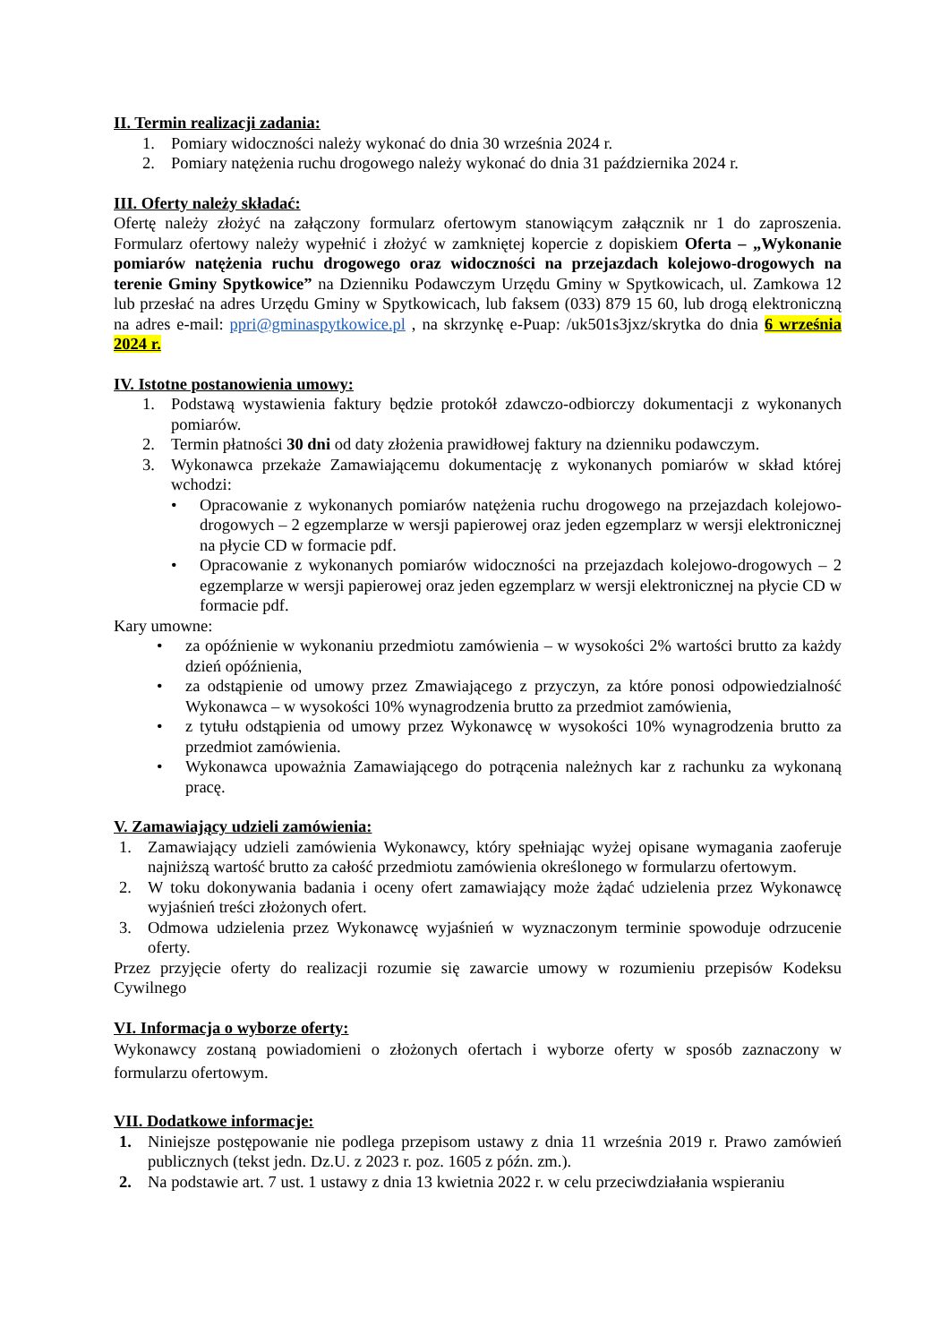II. Termin realizacji zadania:
1. Pomiary widoczności należy wykonać do dnia 30 września 2024 r.
2. Pomiary natężenia ruchu drogowego należy wykonać do dnia 31 października 2024 r.
III. Oferty należy składać:
Ofertę należy złożyć na załączony formularz ofertowym stanowiącym załącznik nr 1 do zaproszenia. Formularz ofertowy należy wypełnić i złożyć w zamkniętej kopercie z dopiskiem Oferta – „Wykonanie pomiarów natężenia ruchu drogowego oraz widoczności na przejazdach kolejowo-drogowych na terenie Gminy Spytkowice” na Dzienniku Podawczym Urzędu Gminy w Spytkowicach, ul. Zamkowa 12 lub przesłać na adres Urzędu Gminy w Spytkowicach, lub faksem (033) 879 15 60, lub drogą elektroniczną na adres e-mail: ppri@gminaspytkowice.pl , na skrzynkę e-Puap: /uk501s3jxz/skrytka do dnia 6 września 2024 r.
IV. Istotne postanowienia umowy:
1. Podstawą wystawienia faktury będzie protokół zdawczo-odbiorczy dokumentacji z wykonanych pomiarów.
2. Termin płatności 30 dni od daty złożenia prawidłowej faktury na dzienniku podawczym.
3. Wykonawca przekaże Zamawiającemu dokumentację z wykonanych pomiarów w skład której wchodzi:
• Opracowanie z wykonanych pomiarów natężenia ruchu drogowego na przejazdach kolejowo-drogowych – 2 egzemplarze w wersji papierowej oraz jeden egzemplarz w wersji elektronicznej na płycie CD w formacie pdf.
• Opracowanie z wykonanych pomiarów widoczności na przejazdach kolejowo-drogowych – 2 egzemplarze w wersji papierowej oraz jeden egzemplarz w wersji elektronicznej na płycie CD w formacie pdf.
Kary umowne:
• za opóźnienie w wykonaniu przedmiotu zamówienia – w wysokości 2% wartości brutto za każdy dzień opóźnienia,
• za odstąpienie od umowy przez Zmawiającego z przyczyn, za które ponosi odpowiedzialność Wykonawca – w wysokości 10% wynagrodzenia brutto za przedmiot zamówienia,
• z tytułu odstąpienia od umowy przez Wykonawcę w wysokości 10% wynagrodzenia brutto za przedmiot zamówienia.
• Wykonawca upoważnia Zamawiającego do potrącenia należnych kar z rachunku za wykonaną pracę.
V. Zamawiający udzieli zamówienia:
1. Zamawiający udzieli zamówienia Wykonawcy, który spełniając wyżej opisane wymagania zaoferuje najniższą wartość brutto za całość przedmiotu zamówienia określonego w formularzu ofertowym.
2. W toku dokonywania badania i oceny ofert zamawiający może żądać udzielenia przez Wykonawcę wyjaśnień treści złożonych ofert.
3. Odmowa udzielenia przez Wykonawcę wyjaśnień w wyznaczonym terminie spowoduje odrzucenie oferty.
Przez przyjęcie oferty do realizacji rozumie się zawarcie umowy w rozumieniu przepisów Kodeksu Cywilnego
VI. Informacja o wyborze oferty:
Wykonawcy zostaną powiadomieni o złożonych ofertach i wyborze oferty w sposób zaznaczony w formularzu ofertowym.
VII. Dodatkowe informacje:
1. Niniejsze postępowanie nie podlega przepisom ustawy z dnia 11 września 2019 r. Prawo zamówień publicznych (tekst jedn. Dz.U. z 2023 r. poz. 1605 z późn. zm.).
2. Na podstawie art. 7 ust. 1 ustawy z dnia 13 kwietnia 2022 r. w celu przeciwdziałania wspieraniu